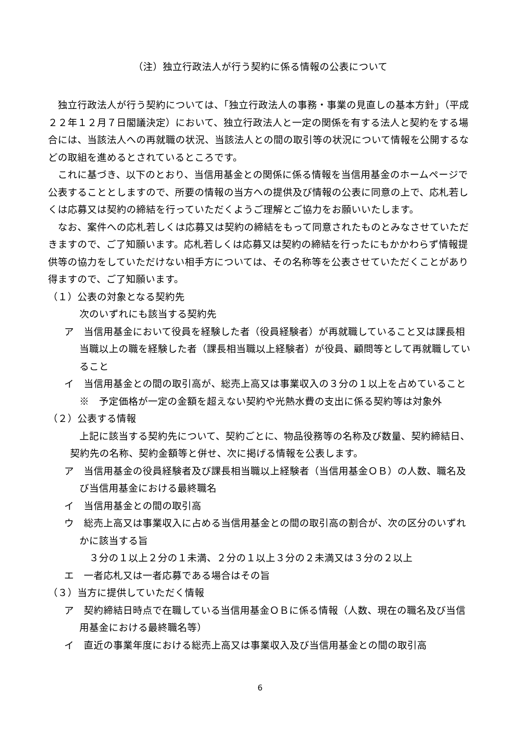（注）独立行政法人が行う契約に係る情報の公表について
独立行政法人が行う契約については、「独立行政法人の事務・事業の見直しの基本方針」（平成２２年１２月７日閣議決定）において、独立行政法人と一定の関係を有する法人と契約をする場合には、当該法人への再就職の状況、当該法人との間の取引等の状況について情報を公開するなどの取組を進めるとされているところです。
これに基づき、以下のとおり、当信用基金との関係に係る情報を当信用基金のホームページで公表することとしますので、所要の情報の当方への提供及び情報の公表に同意の上で、応札若しくは応募又は契約の締結を行っていただくようご理解とご協力をお願いいたします。
なお、案件への応札若しくは応募又は契約の締結をもって同意されたものとみなさせていただきますので、ご了知願います。応札若しくは応募又は契約の締結を行ったにもかかわらず情報提供等の協力をしていただけない相手方については、その名称等を公表させていただくことがあり得ますので、ご了知願います。
（１）公表の対象となる契約先
次のいずれにも該当する契約先
ア　当信用基金において役員を経験した者（役員経験者）が再就職していること又は課長相当職以上の職を経験した者（課長相当職以上経験者）が役員、顧問等として再就職していること
イ　当信用基金との間の取引高が、総売上高又は事業収入の３分の１以上を占めていること
※　予定価格が一定の金額を超えない契約や光熱水費の支出に係る契約等は対象外
（２）公表する情報
上記に該当する契約先について、契約ごとに、物品役務等の名称及び数量、契約締結日、契約先の名称、契約金額等と併せ、次に掲げる情報を公表します。
ア　当信用基金の役員経験者及び課長相当職以上経験者（当信用基金ＯＢ）の人数、職名及び当信用基金における最終職名
イ　当信用基金との間の取引高
ウ　総売上高又は事業収入に占める当信用基金との間の取引高の割合が、次の区分のいずれかに該当する旨
３分の１以上２分の１未満、２分の１以上３分の２未満又は３分の２以上
エ　一者応札又は一者応募である場合はその旨
（３）当方に提供していただく情報
ア　契約締結日時点で在職している当信用基金ＯＢに係る情報（人数、現在の職名及び当信用基金における最終職名等）
イ　直近の事業年度における総売上高又は事業収入及び当信用基金との間の取引高
6